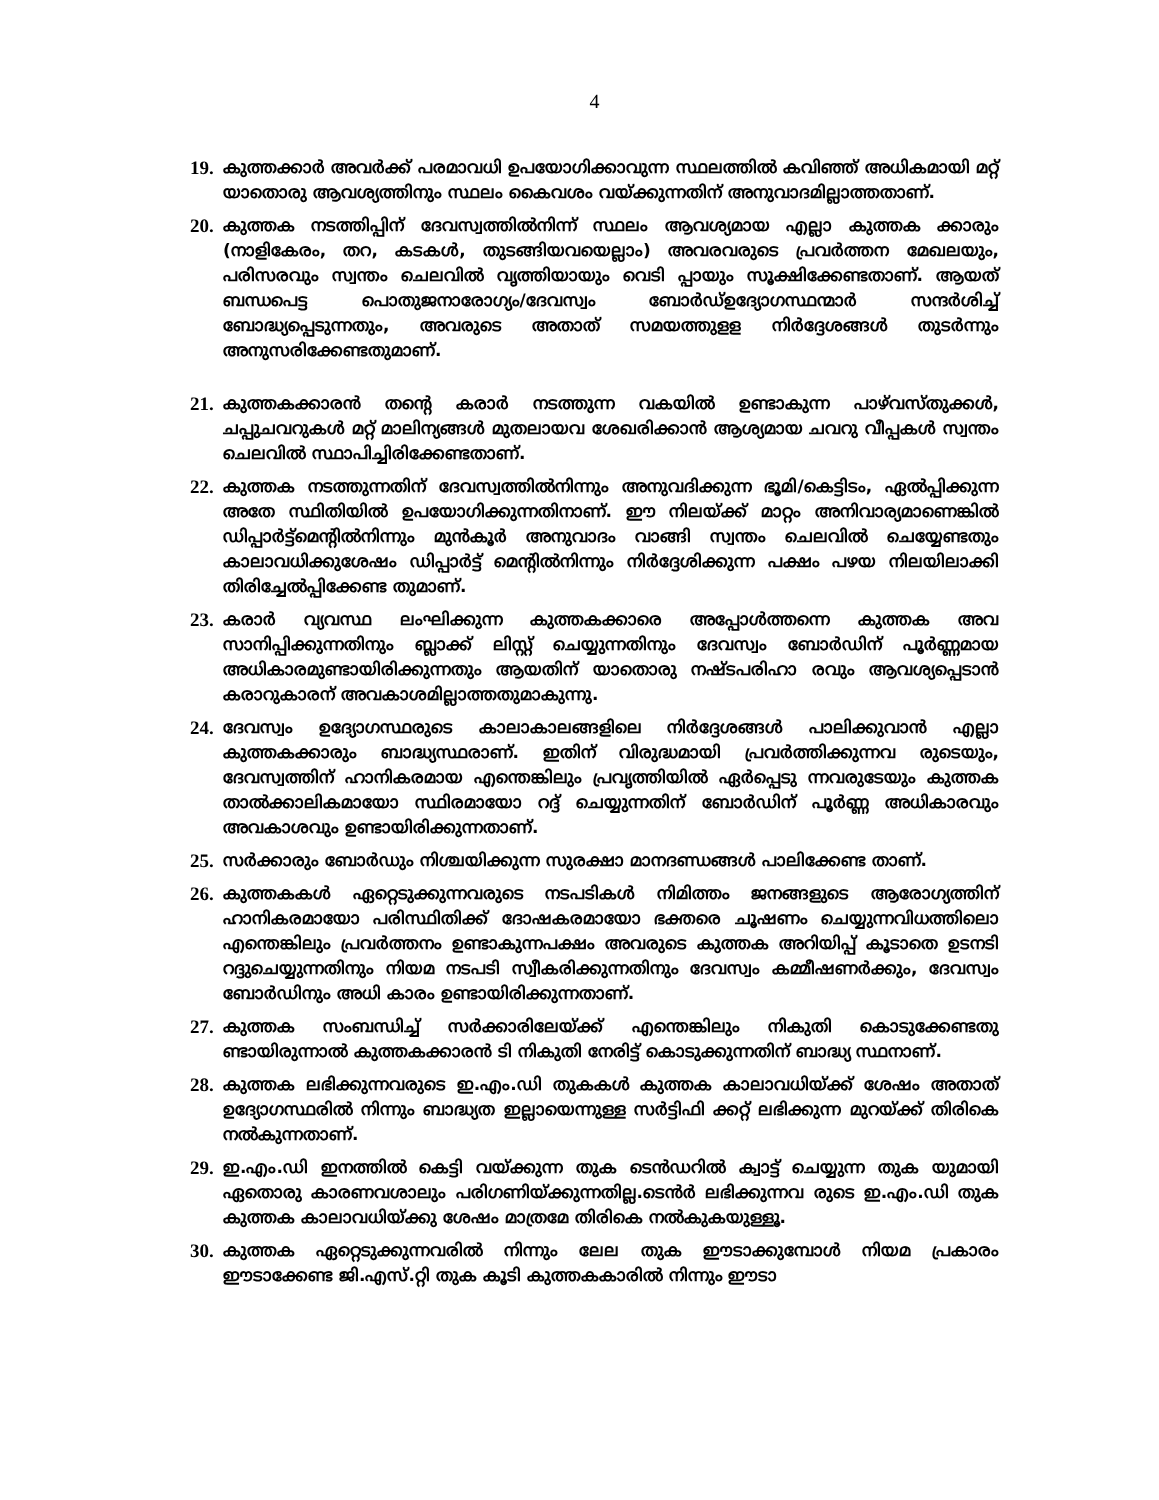4
19.
കുത്തക്കാർ അവർക്ക് പരമാവധി ഉപയോഗിക്കാവുന്ന സ്ഥലത്തിൽ കവിഞ്ഞ് അധികമായി മറ്റ് യാതൊരു ആവശ്യത്തിനും സ്ഥലം കൈവശം വയ്ക്കുന്നതിന് അനുവാദമില്ലാത്തതാണ്.
20.
കുത്തക നടത്തിപ്പിന് ദേവസ്വത്തിൽനിന്ന് സ്ഥലം ആവശ്യമായ എല്ലാ കുത്തക ക്കാരും (നാളികേരം, തറ, കടകൾ, തുടങ്ങിയവയെല്ലാം) അവരവരുടെ പ്രവർത്തന മേഖലയും, പരിസരവും സ്വന്തം ചെലവിൽ വൃത്തിയായും വെടി പ്പായും സൂക്ഷിക്കേണ്ടതാണ്. ആയത് ബന്ധപെട്ട പൊതുജനാരോഗ്യം/ദേവസ്വം ബോർഡ്ഉദ്യോഗസ്ഥന്മാർ സന്ദർശിച്ച് ബോദ്ധ്യപ്പെടുന്നതും, അവരുടെ അതാത് സമയത്തുളള നിർദ്ദേശങ്ങൾ തുടർന്നും അനുസരിക്കേണ്ടതുമാണ്.
21.
കുത്തകക്കാരൻ തന്റെ കരാർ നടത്തുന്ന വകയിൽ ഉണ്ടാകുന്ന പാഴ്‌വസ്തുക്കൾ, ചപ്പുചവറുകൾ മറ്റ് മാലിന്യങ്ങൾ മുതലായവ ശേഖരിക്കാൻ ആശ്യമായ ചവറു വീപ്പകൾ സ്വന്തം ചെലവിൽ സ്ഥാപിച്ചിരിക്കേണ്ടതാണ്.
22.
കുത്തക നടത്തുന്നതിന് ദേവസ്വത്തിൽനിന്നും അനുവദിക്കുന്ന ഭൂമി/കെട്ടിടം, ഏൽപ്പിക്കുന്ന അതേ സ്ഥിതിയിൽ ഉപയോഗിക്കുന്നതിനാണ്. ഈ നിലയ്ക്ക് മാറ്റം അനിവാര്യമാണെങ്കിൽ ഡിപ്പാർട്ട്മെന്റിൽനിന്നും മുൻകൂർ അനുവാദം വാങ്ങി സ്വന്തം ചെലവിൽ ചെയ്യേണ്ടതും കാലാവധിക്കുശേഷം ഡിപ്പാർട്ട് മെന്റിൽനിന്നും നിർദ്ദേശിക്കുന്ന പക്ഷം പഴയ നിലയിലാക്കി തിരിച്ചേൽപ്പിക്കേണ്ട തുമാണ്.
23.
കരാർ വ്യവസ്ഥ ലംഘിക്കുന്ന കുത്തകക്കാരെ അപ്പോൾത്തന്നെ കുത്തക അവ സാനിപ്പിക്കുന്നതിനും ബ്ലാക്ക് ലിസ്റ്റ് ചെയ്യുന്നതിനും ദേവസ്വം ബോർഡിന് പൂർണ്ണമായ അധികാരമുണ്ടായിരിക്കുന്നതും ആയതിന് യാതൊരു നഷ്ടപരിഹാ രവും ആവശ്യപ്പെടാൻ കരാറുകാരന് അവകാശമില്ലാത്തതുമാകുന്നു.
24.
ദേവസ്വം ഉദ്യോഗസ്ഥരുടെ കാലാകാലങ്ങളിലെ നിർദ്ദേശങ്ങൾ പാലിക്കുവാൻ എല്ലാ കുത്തകക്കാരും ബാദ്ധ്യസ്ഥരാണ്. ഇതിന് വിരുദ്ധമായി പ്രവർത്തിക്കുന്നവ രുടെയും, ദേവസ്വത്തിന് ഹാനികരമായ എന്തെങ്കിലും പ്രവൃത്തിയിൽ ഏർപ്പെടു ന്നവരുടേയും കുത്തക താൽക്കാലികമായോ സ്ഥിരമായോ റദ്ദ് ചെയ്യുന്നതിന് ബോർഡിന് പൂർണ്ണ അധികാരവും അവകാശവും ഉണ്ടായിരിക്കുന്നതാണ്.
25.
സർക്കാരും ബോർഡും നിശ്ചയിക്കുന്ന സുരക്ഷാ മാനദണ്ഡങ്ങൾ പാലിക്കേണ്ട താണ്.
26.
കുത്തകകൾ ഏറ്റെടുക്കുന്നവരുടെ നടപടികൾ നിമിത്തം ജനങ്ങളുടെ ആരോഗ്യത്തിന് ഹാനികരമായോ പരിസ്ഥിതിക്ക് ദോഷകരമായോ ഭക്തരെ ചൂഷണം ചെയ്യുന്നവിധത്തിലൊ എന്തെങ്കിലും പ്രവർത്തനം ഉണ്ടാകുന്നപക്ഷം അവരുടെ കുത്തക അറിയിപ്പ് കൂടാതെ ഉടനടി റദ്ദുചെയ്യുന്നതിനും നിയമ നടപടി സ്വീകരിക്കുന്നതിനും ദേവസ്വം കമ്മീഷണർക്കും, ദേവസ്വം ബോർഡിനും അധി കാരം ഉണ്ടായിരിക്കുന്നതാണ്.
27.
കുത്തക സംബന്ധിച്ച് സർക്കാരിലേയ്ക്ക് എന്തെങ്കിലും നികുതി കൊടുക്കേണ്ടതു ണ്ടായിരുന്നാൽ കുത്തകക്കാരൻ ടി നികുതി നേരിട്ട് കൊടുക്കുന്നതിന് ബാദ്ധ്യ സ്ഥനാണ്.
28.
കുത്തക ലഭിക്കുന്നവരുടെ ഇ.എം.ഡി തുകകൾ കുത്തക കാലാവധിയ്ക്ക് ശേഷം അതാത് ഉദ്യോഗസ്ഥരിൽ നിന്നും ബാദ്ധ്യത ഇല്ലായെന്നുള്ള സർട്ടിഫി ക്കറ്റ് ലഭിക്കുന്ന മുറയ്ക്ക് തിരികെ നൽകുന്നതാണ്.
29.
ഇ.എം.ഡി ഇനത്തിൽ കെട്ടി വയ്ക്കുന്ന തുക ടെൻഡറിൽ ക്വാട്ട് ചെയ്യുന്ന തുക യുമായി ഏതൊരു കാരണവശാലും പരിഗണിയ്ക്കുന്നതില്ല.ടെൻർ ലഭിക്കുന്നവ രുടെ ഇ.എം.ഡി തുക കുത്തക കാലാവധിയ്ക്കു ശേഷം മാത്രമേ തിരികെ നൽകുകയുള്ളൂ.
30.
കുത്തക ഏറ്റെടുക്കുന്നവരിൽ നിന്നും ലേല തുക ഈടാക്കുമ്പോൾ നിയമ പ്രകാരം ഈടാക്കേണ്ട ജി.എസ്.റ്റി തുക കൂടി കുത്തകകാരിൽ നിന്നും ഈടാ